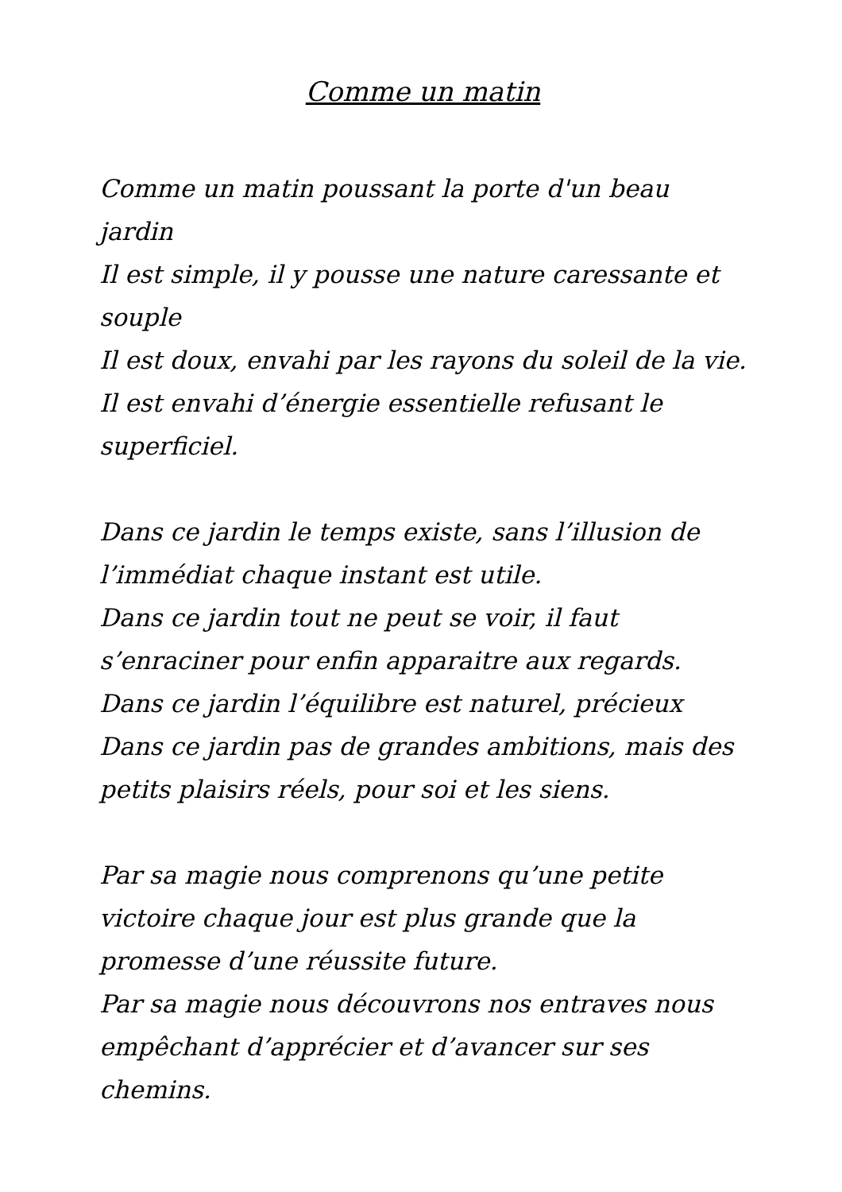Comme un matin
Comme un matin poussant la porte d'un beau jardin
Il est simple, il y pousse une nature caressante et souple
Il est doux, envahi par les rayons du soleil de la vie.
Il est envahi d’énergie essentielle refusant le superficiel.
Dans ce jardin le temps existe, sans l’illusion de l’immédiat chaque instant est utile.
Dans ce jardin tout ne peut se voir, il faut s’enraciner pour enfin apparaitre aux regards.
Dans ce jardin l’équilibre est naturel, précieux
Dans ce jardin pas de grandes ambitions, mais des petits plaisirs réels, pour soi et les siens.
Par sa magie nous comprenons qu’une petite victoire chaque jour est plus grande que la promesse d’une réussite future.
Par sa magie nous découvrons nos entraves nous empêchant d’apprécier et d’avancer sur ses chemins.